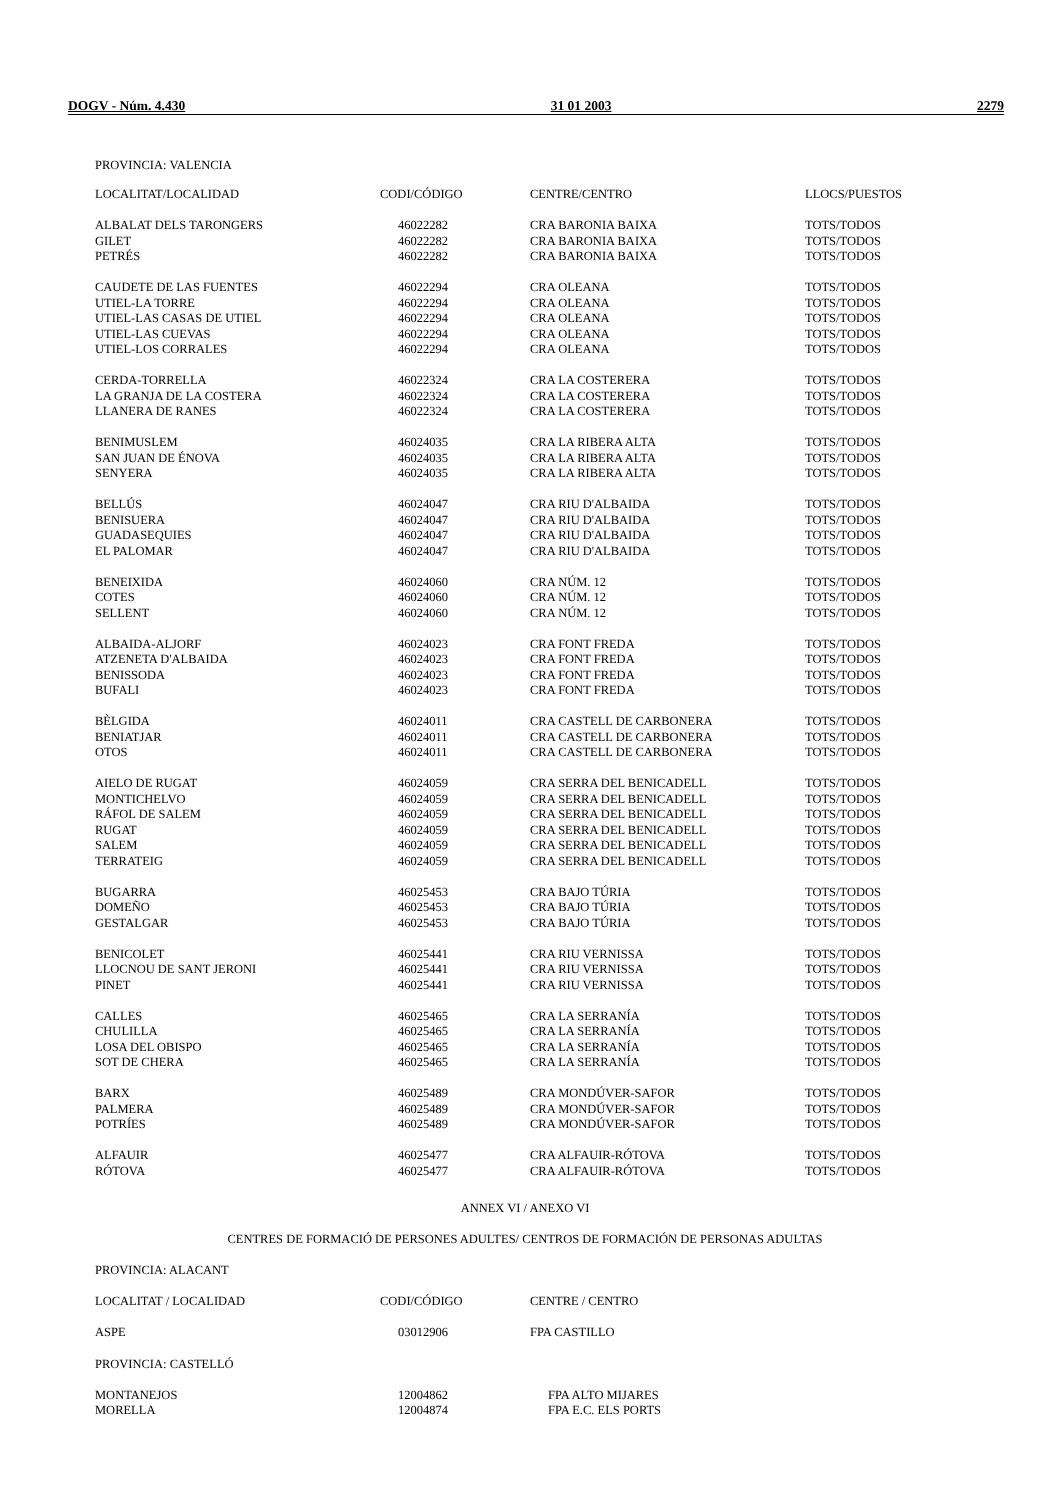DOGV - Núm. 4.430 31 01 2003 2279
PROVINCIA: VALENCIA
| LOCALITAT/LOCALIDAD | CODI/CÓDIGO | CENTRE/CENTRO | LLOCS/PUESTOS |
| --- | --- | --- | --- |
| ALBALAT DELS TARONGERS | 46022282 | CRA BARONIA BAIXA | TOTS/TODOS |
| GILET | 46022282 | CRA BARONIA BAIXA | TOTS/TODOS |
| PETRÉS | 46022282 | CRA BARONIA BAIXA | TOTS/TODOS |
| CAUDETE DE LAS FUENTES | 46022294 | CRA OLEANA | TOTS/TODOS |
| UTIEL-LA TORRE | 46022294 | CRA OLEANA | TOTS/TODOS |
| UTIEL-LAS CASAS DE UTIEL | 46022294 | CRA OLEANA | TOTS/TODOS |
| UTIEL-LAS CUEVAS | 46022294 | CRA OLEANA | TOTS/TODOS |
| UTIEL-LOS CORRALES | 46022294 | CRA OLEANA | TOTS/TODOS |
| CERDA-TORRELLA | 46022324 | CRA LA COSTERERA | TOTS/TODOS |
| LA GRANJA DE LA COSTERA | 46022324 | CRA LA COSTERERA | TOTS/TODOS |
| LLANERA DE RANES | 46022324 | CRA LA COSTERERA | TOTS/TODOS |
| BENIMUSLEM | 46024035 | CRA LA RIBERA ALTA | TOTS/TODOS |
| SAN JUAN DE ÉNOVA | 46024035 | CRA LA RIBERA ALTA | TOTS/TODOS |
| SENYERA | 46024035 | CRA LA RIBERA ALTA | TOTS/TODOS |
| BELLÚS | 46024047 | CRA RIU D'ALBAIDA | TOTS/TODOS |
| BENISUERA | 46024047 | CRA RIU D'ALBAIDA | TOTS/TODOS |
| GUADASEQUIES | 46024047 | CRA RIU D'ALBAIDA | TOTS/TODOS |
| EL PALOMAR | 46024047 | CRA RIU D'ALBAIDA | TOTS/TODOS |
| BENEIXIDA | 46024060 | CRA NÚM. 12 | TOTS/TODOS |
| COTES | 46024060 | CRA NÚM. 12 | TOTS/TODOS |
| SELLENT | 46024060 | CRA NÚM. 12 | TOTS/TODOS |
| ALBAIDA-ALJORF | 46024023 | CRA FONT FREDA | TOTS/TODOS |
| ATZENETA D'ALBAIDA | 46024023 | CRA FONT FREDA | TOTS/TODOS |
| BENISSODA | 46024023 | CRA FONT FREDA | TOTS/TODOS |
| BUFALI | 46024023 | CRA FONT FREDA | TOTS/TODOS |
| BÈLGIDA | 46024011 | CRA CASTELL DE CARBONERA | TOTS/TODOS |
| BENIATJAR | 46024011 | CRA CASTELL DE CARBONERA | TOTS/TODOS |
| OTOS | 46024011 | CRA CASTELL DE CARBONERA | TOTS/TODOS |
| AIELO DE RUGAT | 46024059 | CRA SERRA DEL BENICADELL | TOTS/TODOS |
| MONTICHELVO | 46024059 | CRA SERRA DEL BENICADELL | TOTS/TODOS |
| RÁFOL DE SALEM | 46024059 | CRA SERRA DEL BENICADELL | TOTS/TODOS |
| RUGAT | 46024059 | CRA SERRA DEL BENICADELL | TOTS/TODOS |
| SALEM | 46024059 | CRA SERRA DEL BENICADELL | TOTS/TODOS |
| TERRATEIG | 46024059 | CRA SERRA DEL BENICADELL | TOTS/TODOS |
| BUGARRA | 46025453 | CRA BAJO TÚRIA | TOTS/TODOS |
| DOMEÑO | 46025453 | CRA BAJO TÚRIA | TOTS/TODOS |
| GESTALGAR | 46025453 | CRA BAJO TÚRIA | TOTS/TODOS |
| BENICOLET | 46025441 | CRA RIU VERNISSA | TOTS/TODOS |
| LLOCNOU DE SANT JERONI | 46025441 | CRA RIU VERNISSA | TOTS/TODOS |
| PINET | 46025441 | CRA RIU VERNISSA | TOTS/TODOS |
| CALLES | 46025465 | CRA LA SERRANÍA | TOTS/TODOS |
| CHULILLA | 46025465 | CRA LA SERRANÍA | TOTS/TODOS |
| LOSA DEL OBISPO | 46025465 | CRA LA SERRANÍA | TOTS/TODOS |
| SOT DE CHERA | 46025465 | CRA LA SERRANÍA | TOTS/TODOS |
| BARX | 46025489 | CRA MONDÚVER-SAFOR | TOTS/TODOS |
| PALMERA | 46025489 | CRA MONDÚVER-SAFOR | TOTS/TODOS |
| POTRÍES | 46025489 | CRA MONDÚVER-SAFOR | TOTS/TODOS |
| ALFAUIR | 46025477 | CRA ALFAUIR-RÓTOVA | TOTS/TODOS |
| RÓTOVA | 46025477 | CRA ALFAUIR-RÓTOVA | TOTS/TODOS |
ANNEX VI / ANEXO VI
CENTRES DE FORMACIÓ DE PERSONES ADULTES/ CENTROS DE FORMACIÓN DE PERSONAS ADULTAS
PROVINCIA: ALACANT
| LOCALITAT / LOCALIDAD | CODI/CÓDIGO | CENTRE / CENTRO |
| --- | --- | --- |
| ASPE | 03012906 | FPA CASTILLO |
PROVINCIA: CASTELLÓ
| MONTANEJOS | 12004862 | FPA ALTO MIJARES |
| MORELLA | 12004874 | FPA E.C. ELS PORTS |